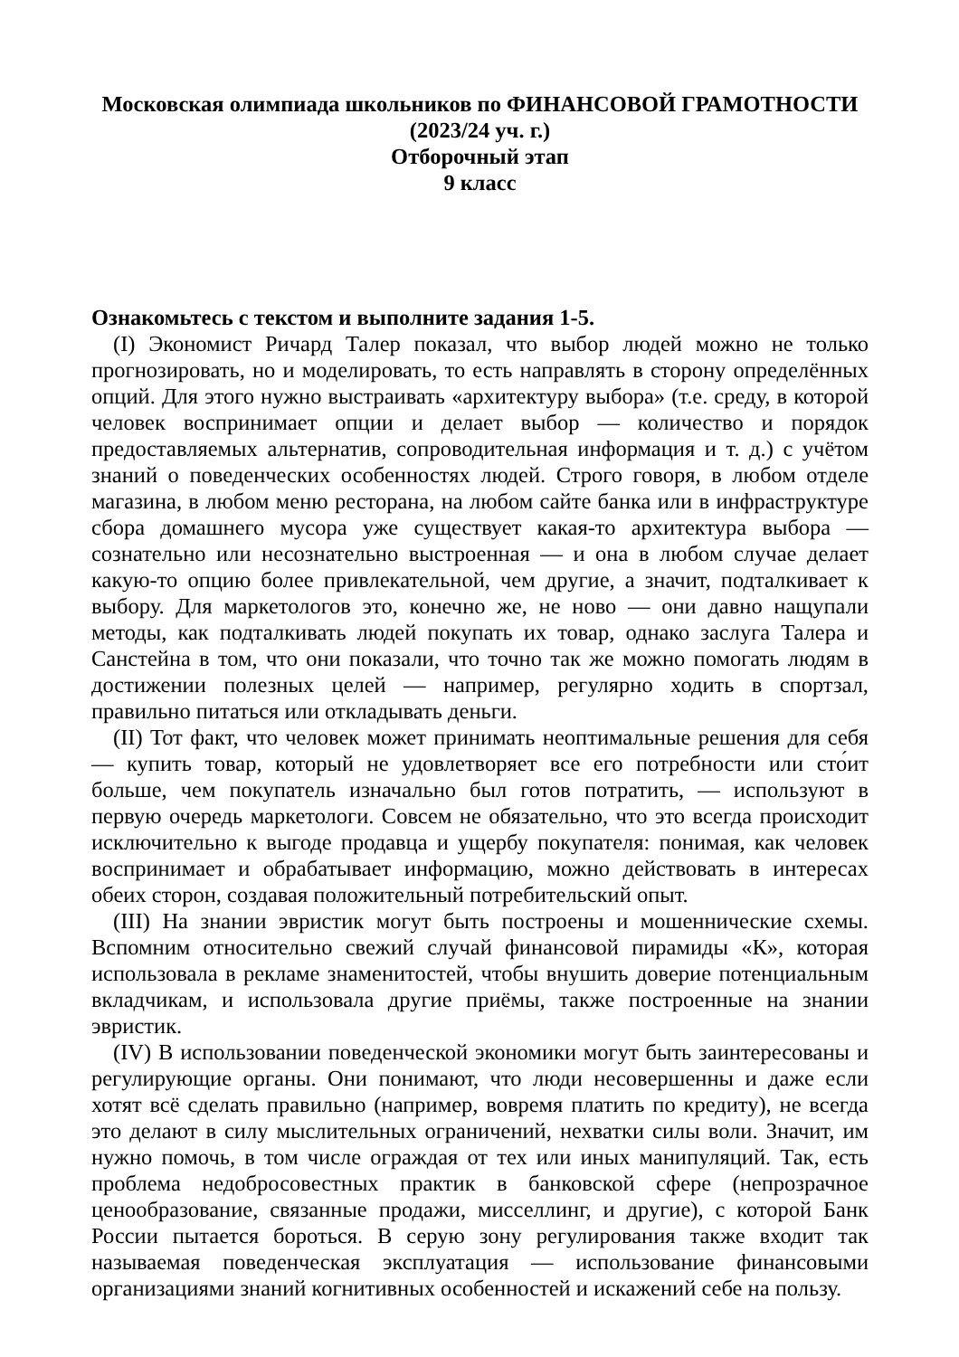Московская олимпиада школьников по ФИНАНСОВОЙ ГРАМОТНОСТИ
(2023/24 уч. г.)
Отборочный этап
9 класс
Ознакомьтесь с текстом и выполните задания 1-5.
(I) Экономист Ричард Талер показал, что выбор людей можно не только прогнозировать, но и моделировать, то есть направлять в сторону определённых опций. Для этого нужно выстраивать «архитектуру выбора» (т.е. среду, в которой человек воспринимает опции и делает выбор — количество и порядок предоставляемых альтернатив, сопроводительная информация и т. д.) с учётом знаний о поведенческих особенностях людей. Строго говоря, в любом отделе магазина, в любом меню ресторана, на любом сайте банка или в инфраструктуре сбора домашнего мусора уже существует какая-то архитектура выбора — сознательно или несознательно выстроенная — и она в любом случае делает какую-то опцию более привлекательной, чем другие, а значит, подталкивает к выбору. Для маркетологов это, конечно же, не ново — они давно нащупали методы, как подталкивать людей покупать их товар, однако заслуга Талера и Санстейна в том, что они показали, что точно так же можно помогать людям в достижении полезных целей — например, регулярно ходить в спортзал, правильно питаться или откладывать деньги.
(II) Тот факт, что человек может принимать неоптимальные решения для себя — купить товар, который не удовлетворяет все его потребности или сто́ит больше, чем покупатель изначально был готов потратить, — используют в первую очередь маркетологи. Совсем не обязательно, что это всегда происходит исключительно к выгоде продавца и ущербу покупателя: понимая, как человек воспринимает и обрабатывает информацию, можно действовать в интересах обеих сторон, создавая положительный потребительский опыт.
(III) На знании эвристик могут быть построены и мошеннические схемы. Вспомним относительно свежий случай финансовой пирамиды «К», которая использовала в рекламе знаменитостей, чтобы внушить доверие потенциальным вкладчикам, и использовала другие приёмы, также построенные на знании эвристик.
(IV) В использовании поведенческой экономики могут быть заинтересованы и регулирующие органы. Они понимают, что люди несовершенны и даже если хотят всё сделать правильно (например, вовремя платить по кредиту), не всегда это делают в силу мыслительных ограничений, нехватки силы воли. Значит, им нужно помочь, в том числе ограждая от тех или иных манипуляций. Так, есть проблема недобросовестных практик в банковской сфере (непрозрачное ценообразование, связанные продажи, мисселлинг, и другие), с которой Банк России пытается бороться. В серую зону регулирования также входит так называемая поведенческая эксплуатация — использование финансовыми организациями знаний когнитивных особенностей и искажений себе на пользу.